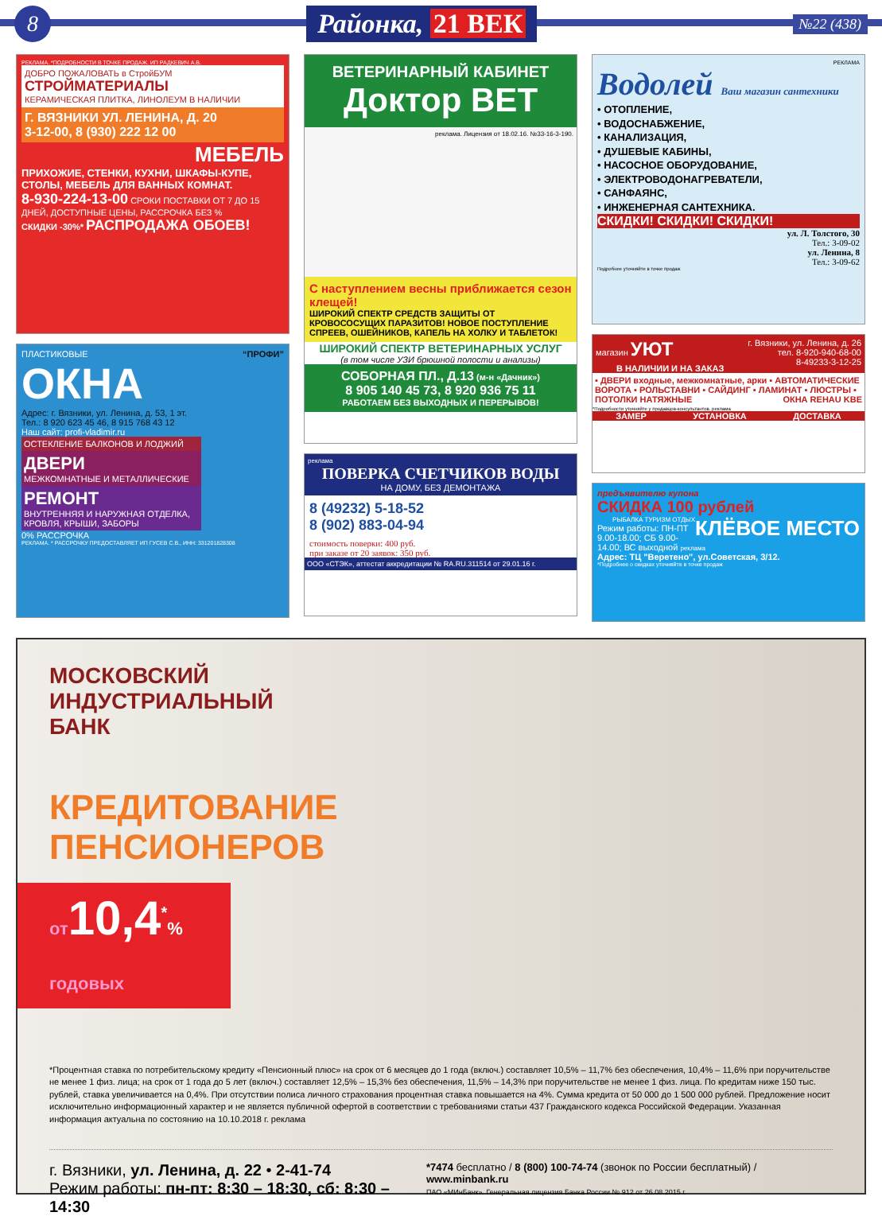8 Районка, 21 ВЕК №22 (438)
РЕКЛАМА. *ПОДРОБНОСТИ В ТОЧКЕ ПРОДАЖ. ИП РАДКЕВИЧ А.В.
ДОБРО ПОЖАЛОВАТЬ в СтройБУМ
СТРОЙМАТЕРИАЛЫ
КЕРАМИЧЕСКАЯ ПЛИТКА, ЛИНОЛЕУМ В НАЛИЧИИ
Г. ВЯЗНИКИ УЛ. ЛЕНИНА, Д. 20
3-12-00, 8 (930) 222 12 00
МЕБЕЛЬ
ПРИХОЖИЕ, СТЕНКИ, КУХНИ, ШКАФЫ-КУПЕ, СТОЛЫ, МЕБЕЛЬ ДЛЯ ВАННЫХ КОМНАТ.
8-930-224-13-00 СРОКИ ПОСТАВКИ ОТ 7 ДО 15 ДНЕЙ, ДОСТУПНЫЕ ЦЕНЫ, РАССРОЧКА БЕЗ %
СКИДКИ -30%* РАСПРОДАЖА ОБОЕВ!
ПЛАСТИКОВЫЕ “ПРОФИ”
ОКНА
Адрес: г. Вязники, ул. Ленина, д. 53, 1 эт.
Тел.: 8 920 623 45 46, 8 915 768 43 12
Наш сайт: profi-vladimir.ru
ОСТЕКЛЕНИЕ БАЛКОНОВ И ЛОДЖИЙ
ДВЕРИ
МЕЖКОМНАТНЫЕ И МЕТАЛЛИЧЕСКИЕ
РЕМОНТ
ВНУТРЕННЯЯ И НАРУЖНАЯ ОТДЕЛКА, КРОВЛЯ, КРЫШИ, ЗАБОРЫ
0% РАССРОЧКА
РЕКЛАМА. * РАССРОЧКУ ПРЕДОСТАВЛЯЕТ ИП ГУСЕВ С.В., ИНН: 331201828308
ВЕТЕРИНАРНЫЙ КАБИНЕТ
Доктор ВЕТ
реклама. Лицензия от 18.02.16. №33-16-3-190.
С наступлением весны приближается сезон клещей!
ШИРОКИЙ СПЕКТР СРЕДСТВ ЗАЩИТЫ ОТ КРОВОСОСУЩИХ ПАРАЗИТОВ! НОВОЕ ПОСТУПЛЕНИЕ СПРЕЕВ, ОШЕЙНИКОВ, КАПЕЛЬ НА ХОЛКУ И ТАБЛЕТОК!
ШИРОКИЙ СПЕКТР ВЕТЕРИНАРНЫХ УСЛУГ
(в том числе УЗИ брюшной полости и анализы)
СОБОРНАЯ ПЛ., Д.13 (м-н «Дачник»)
8 905 140 45 73, 8 920 936 75 11
РАБОТАЕМ БЕЗ ВЫХОДНЫХ И ПЕРЕРЫВОВ!
реклама
ПОВЕРКА СЧЕТЧИКОВ ВОДЫ
НА ДОМУ, БЕЗ ДЕМОНТАЖА
8 (49232) 5-18-52
8 (902) 883-04-94
стоимость поверки: 400 руб.
при заказе от 20 заявок: 350 руб.
ООО «СТЭК», аттестат аккредитации № RA.RU.311514 от 29.01.16 г.
РЕКЛАМА
Водолей Ваш магазин сантехники
• ОТОПЛЕНИЕ,
• ВОДОСНАБЖЕНИЕ,
• КАНАЛИЗАЦИЯ,
• ДУШЕВЫЕ КАБИНЫ,
• НАСОСНОЕ ОБОРУДОВАНИЕ,
• ЭЛЕКТРОВОДОНАГРЕВАТЕЛИ,
• САНФАЯНС,
• ИНЖЕНЕРНАЯ САНТЕХНИКА.
СКИДКИ! СКИДКИ! СКИДКИ!
ул. Л. Толстого, 30
Тел.: 3-09-02
ул. Ленина, 8
Тел.: 3-09-62
Подробнее уточняйте в точке продаж
магазин УЮТ г. Вязники, ул. Ленина, д. 26
тел. 8-920-940-68-00
8-49233-3-12-25
В НАЛИЧИИ И НА ЗАКАЗ
▪ ДВЕРИ входные, межкомнатные, арки ▪ АВТОМАТИЧЕСКИЕ ВОРОТА ▪ РОЛЬСТАВНИ ▪ САЙДИНГ ▪ ЛАМИНАТ ▪ ЛЮСТРЫ ▪ ПОТОЛКИ НАТЯЖНЫЕ ОКНА REHAU KBE
*Подробности уточняйте у продавцов-консультантов. реклама
ЗАМЕР УСТАНОВКА ДОСТАВКА
предъявителю купона
СКИДКА 100 рублей КЛЁВОЕ МЕСТО
РЫБАЛКА ТУРИЗМ ОТДЫХ
Режим работы: ПН-ПТ 9.00-18.00; СБ 9.00-14.00; ВС выходной реклама
Адрес: ТЦ "Веретено", ул.Советская, 3/12.
*Подробнее о скидках уточняйте в точке продаж
МОСКОВСКИЙ
ИНДУСТРИАЛЬНЫЙ
БАНК
КРЕДИТОВАНИЕ
ПЕНСИОНЕРОВ
от10,4<sup>*</sup>%
годовых
*Процентная ставка по потребительскому кредиту «Пенсионный плюс» на срок от 6 месяцев до 1 года (включ.) составляет 10,5% – 11,7% без обеспечения, 10,4% – 11,6% при поручительстве не менее 1 физ. лица; на срок от 1 года до 5 лет (включ.) составляет 12,5% – 15,3% без обеспечения, 11,5% – 14,3% при поручительстве не менее 1 физ. лица. По кредитам ниже 150 тыс. рублей, ставка увеличивается на 0,4%. При отсутствии полиса личного страхования процентная ставка повышается на 4%. Сумма кредита от 50 000 до 1 500 000 рублей. Предложение носит исключительно информационный характер и не является публичной офертой в соответствии с требованиями статьи 437 Гражданского кодекса Российской Федерации. Указанная информация актуальна по состоянию на 10.10.2018 г. реклама
г. Вязники, ул. Ленина, д. 22 • 2-41-74
Режим работы: пн-пт: 8:30 – 18:30, сб: 8:30 – 14:30
*7474 бесплатно / 8 (800) 100-74-74 (звонок по России бесплатный) / www.minbank.ru
ПАО «МИнБанк». Генеральная лицензия Банка России № 912 от 26.08.2015 г.